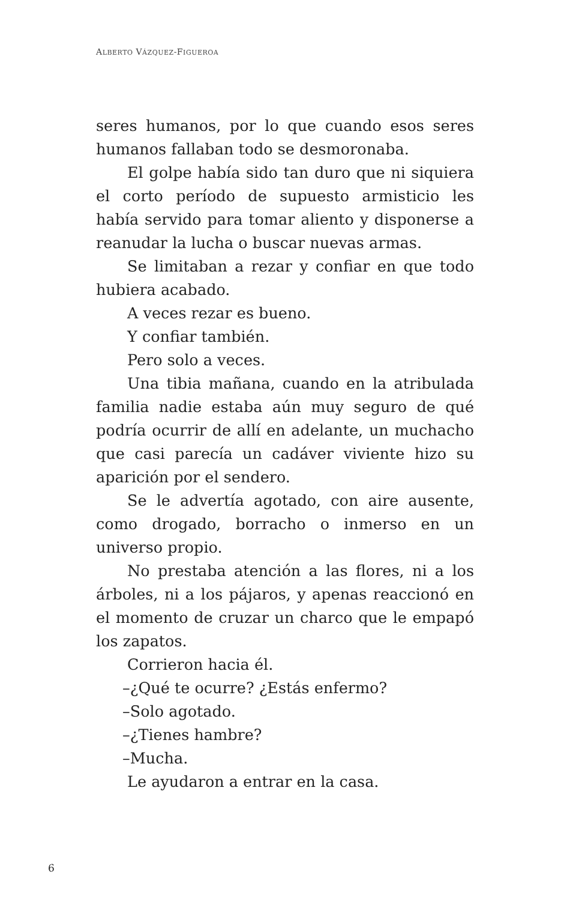ALBERTO VÁZQUEZ-FIGUEROA
seres humanos, por lo que cuando esos seres humanos fallaban todo se desmoronaba.
El golpe había sido tan duro que ni siquiera el corto período de supuesto armisticio les había servido para tomar aliento y disponerse a reanudar la lucha o buscar nuevas armas.
Se limitaban a rezar y confiar en que todo hubiera acabado.
A veces rezar es bueno.
Y confiar también.
Pero solo a veces.
Una tibia mañana, cuando en la atribulada familia nadie estaba aún muy seguro de qué podría ocurrir de allí en adelante, un muchacho que casi parecía un cadáver viviente hizo su aparición por el sendero.
Se le advertía agotado, con aire ausente, como drogado, borracho o inmerso en un universo propio.
No prestaba atención a las flores, ni a los árboles, ni a los pájaros, y apenas reaccionó en el momento de cruzar un charco que le empapó los zapatos.
Corrieron hacia él.
–¿Qué te ocurre? ¿Estás enfermo?
–Solo agotado.
–¿Tienes hambre?
–Mucha.
Le ayudaron a entrar en la casa.
6